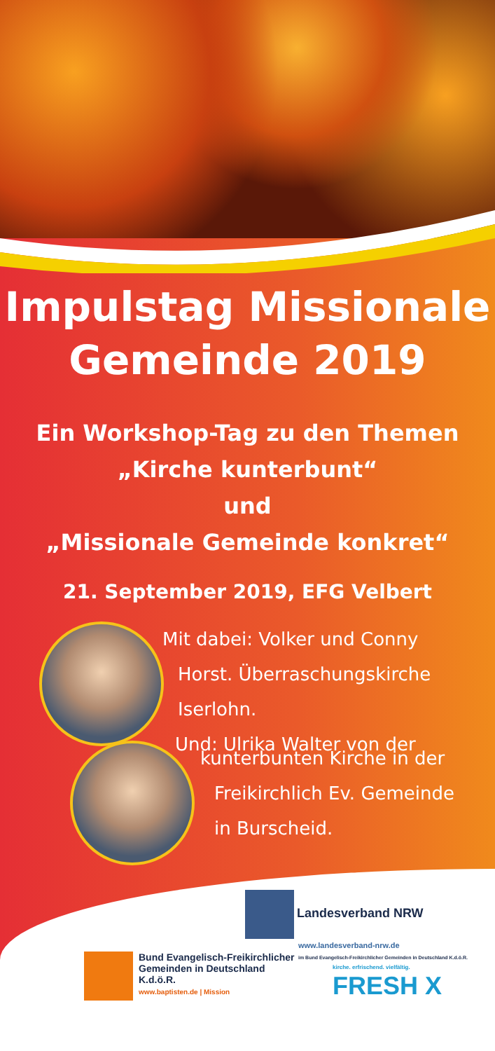Impulstag Missionale
Gemeinde 2019
Ein Workshop-Tag zu den Themen
„Kirche kunterbunt“
und
„Missionale Gemeinde konkret“
21. September 2019, EFG Velbert
Mit dabei: Volker und Conny
Horst. Überraschungskirche
Iserlohn.
Und: Ulrika Walter von der
kunterbunten Kirche in der
Freikirchlich Ev. Gemeinde
in Burscheid.
Landesverband NRW
www.landesverband-nrw.de
im Bund Evangelisch-Freikirchlicher Gemeinden in Deutschland K.d.ö.R.
Bund Evangelisch-Freikirchlicher
Gemeinden in Deutschland K.d.ö.R.
www.baptisten.de | Mission
kirche. erfrischend. vielfältig.
FRESH X